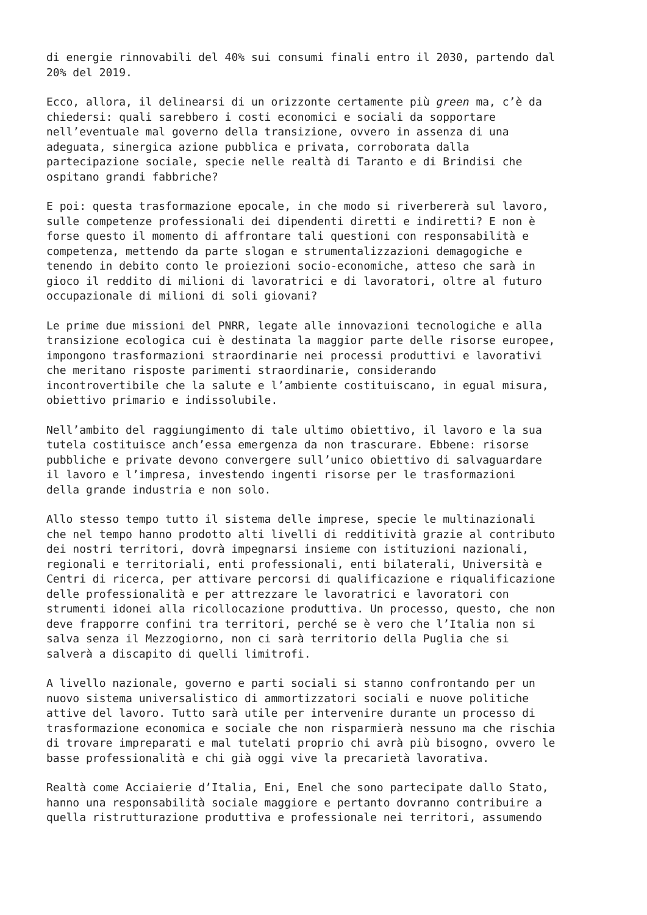di energie rinnovabili del 40% sui consumi finali entro il 2030, partendo dal 20% del 2019.
Ecco, allora, il delinearsi di un orizzonte certamente più green ma, c’è da chiedersi: quali sarebbero i costi economici e sociali da sopportare nell’eventuale mal governo della transizione, ovvero in assenza di una adeguata, sinergica azione pubblica e privata, corroborata dalla partecipazione sociale, specie nelle realtà di Taranto e di Brindisi che ospitano grandi fabbriche?
E poi: questa trasformazione epocale, in che modo si riverbererà sul lavoro, sulle competenze professionali dei dipendenti diretti e indiretti? E non è forse questo il momento di affrontare tali questioni con responsabilità e competenza, mettendo da parte slogan e strumentalizzazioni demagogiche e tenendo in debito conto le proiezioni socio-economiche, atteso che sarà in gioco il reddito di milioni di lavoratrici e di lavoratori, oltre al futuro occupazionale di milioni di soli giovani?
Le prime due missioni del PNRR, legate alle innovazioni tecnologiche e alla transizione ecologica cui è destinata la maggior parte delle risorse europee, impongono trasformazioni straordinarie nei processi produttivi e lavorativi che meritano risposte parimenti straordinarie, considerando incontrovertibile che la salute e l’ambiente costituiscano, in egual misura, obiettivo primario e indissolubile.
Nell’ambito del raggiungimento di tale ultimo obiettivo, il lavoro e la sua tutela costituisce anch’essa emergenza da non trascurare. Ebbene: risorse pubbliche e private devono convergere sull’unico obiettivo di salvaguardare il lavoro e l’impresa, investendo ingenti risorse per le trasformazioni della grande industria e non solo.
Allo stesso tempo tutto il sistema delle imprese, specie le multinazionali che nel tempo hanno prodotto alti livelli di redditività grazie al contributo dei nostri territori, dovrà impegnarsi insieme con istituzioni nazionali, regionali e territoriali, enti professionali, enti bilaterali, Università e Centri di ricerca, per attivare percorsi di qualificazione e riqualificazione delle professionalità e per attrezzare le lavoratrici e lavoratori con strumenti idonei alla ricollocazione produttiva. Un processo, questo, che non deve frapporre confini tra territori, perché se è vero che l’Italia non si salva senza il Mezzogiorno, non ci sarà territorio della Puglia che si salverà a discapito di quelli limitrofi.
A livello nazionale, governo e parti sociali si stanno confrontando per un nuovo sistema universalistico di ammortizzatori sociali e nuove politiche attive del lavoro. Tutto sarà utile per intervenire durante un processo di trasformazione economica e sociale che non risparmierà nessuno ma che rischia di trovare impreparati e mal tutelati proprio chi avrà più bisogno, ovvero le basse professionalità e chi già oggi vive la precarietà lavorativa.
Realtà come Acciaierie d’Italia, Eni, Enel che sono partecipate dallo Stato, hanno una responsabilità sociale maggiore e pertanto dovranno contribuire a quella ristrutturazione produttiva e professionale nei territori, assumendo